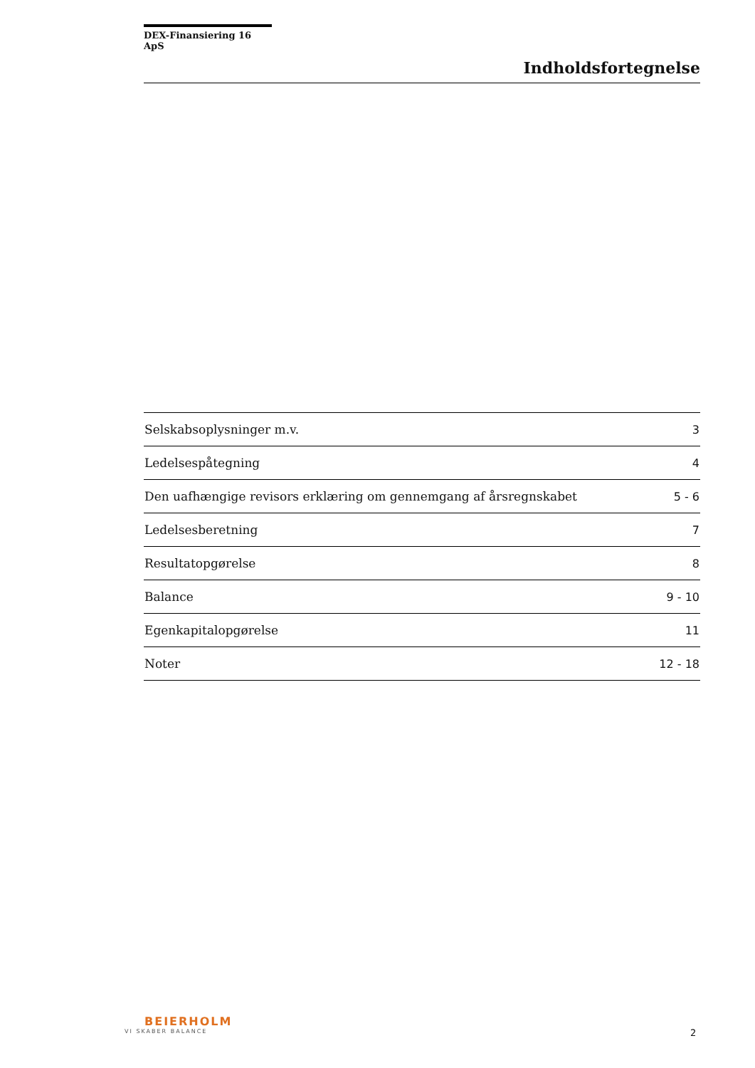DEX-Finansiering 16 ApS
Indholdsfortegnelse
| Selskabsoplysninger m.v. | 3 |
| Ledelsespåtegning | 4 |
| Den uafhængige revisors erklæring om gennemgang af årsregnskabet | 5 - 6 |
| Ledelsesberetning | 7 |
| Resultatopgørelse | 8 |
| Balance | 9 - 10 |
| Egenkapitalopgørelse | 11 |
| Noter | 12 - 18 |
BEIERHOLM
VI SKABER BALANCE
2